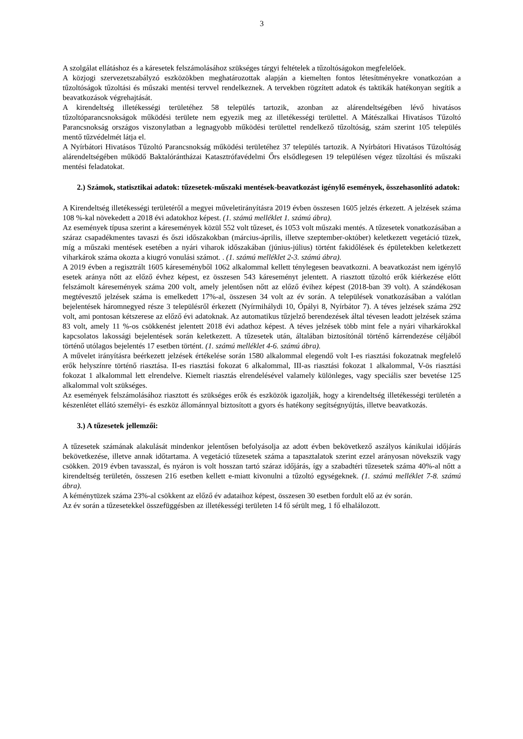3
A szolgálat ellátáshoz és a káresetek felszámolásához szükséges tárgyi feltételek a tűzoltóságokon megfelelőek.
A közjogi szervezetszabályzó eszközökben meghatározottak alapján a kiemelten fontos létesítményekre vonatkozóan a tűzoltóságok tűzoltási és műszaki mentési tervvel rendelkeznek. A tervekben rögzített adatok és taktikák hatékonyan segítik a beavatkozások végrehajtását.
A kirendeltség illetékességi területéhez 58 település tartozik, azonban az alárendeltségében lévő hivatásos tűzoltóparancsnokságok működési területe nem egyezik meg az illetékességi területtel. A Mátészalkai Hivatásos Tűzoltó Parancsnokság országos viszonylatban a legnagyobb működési területtel rendelkező tűzoltóság, szám szerint 105 település mentő tűzvédelmét látja el.
A Nyírbátori Hivatásos Tűzoltó Parancsnokság működési területéhez 37 település tartozik. A Nyírbátori Hivatásos Tűzoltóság alárendeltségében működő Baktalórántházai Katasztrófavédelmi Őrs elsődlegesen 19 településen végez tűzoltási és műszaki mentési feladatokat.
2.) Számok, statisztikai adatok: tűzesetek-műszaki mentések-beavatkozást igénylő események, összehasonlító adatok:
A Kirendeltség illetékességi területéről a megyei műveletirányításra 2019 évben összesen 1605 jelzés érkezett. A jelzések száma 108 %-kal növekedett a 2018 évi adatokhoz képest. (1. számú melléklet 1. számú ábra).
Az események típusa szerint a káresemények közül 552 volt tűzeset, és 1053 volt műszaki mentés. A tűzesetek vonatkozásában a száraz csapadékmentes tavaszi és őszi időszakokban (március-április, illetve szeptember-október) keletkezett vegetáció tüzek, míg a műszaki mentések esetében a nyári viharok időszakában (június-július) történt fakidőlések és épületekben keletkezett viharkárok száma okozta a kiugró vonulási számot. . (1. számú melléklet 2-3. számú ábra).
A 2019 évben a regisztrált 1605 káreseményből 1062 alkalommal kellett ténylegesen beavatkozni. A beavatkozást nem igénylő esetek aránya nőtt az előző évhez képest, ez összesen 543 káreseményt jelentett. A riasztott tűzoltó erők kiérkezése előtt felszámolt káresemények száma 200 volt, amely jelentősen nőtt az előző évihez képest (2018-ban 39 volt). A szándékosan megtévesztő jelzések száma is emelkedett 17%-al, összesen 34 volt az év során. A települések vonatkozásában a valótlan bejelentések háromnegyed része 3 településről érkezett (Nyírmihálydi 10, Ópályi 8, Nyírbátor 7). A téves jelzések száma 292 volt, ami pontosan kétszerese az előző évi adatoknak. Az automatikus tűzjelző berendezések által tévesen leadott jelzések száma 83 volt, amely 11 %-os csökkenést jelentett 2018 évi adathoz képest. A téves jelzések több mint fele a nyári viharkárokkal kapcsolatos lakossági bejelentések során keletkezett. A tűzesetek után, általában biztosítónál történő kárrendezése céljából történő utólagos bejelentés 17 esetben történt. (1. számú melléklet 4-6. számú ábra).
A művelet irányításra beérkezett jelzések értékelése során 1580 alkalommal elegendő volt I-es riasztási fokozatnak megfelelő erők helyszínre történő riasztása. II-es riasztási fokozat 6 alkalommal, III-as riasztási fokozat 1 alkalommal, V-ös riasztási fokozat 1 alkalommal lett elrendelve. Kiemelt riasztás elrendelésével valamely különleges, vagy speciális szer bevetése 125 alkalommal volt szükséges.
Az események felszámolásához riasztott és szükséges erők és eszközök igazolják, hogy a kirendeltség illetékességi területén a készenlétet ellátó személyi- és eszköz állománnyal biztosított a gyors és hatékony segítségnyújtás, illetve beavatkozás.
3.) A tűzesetek jellemzői:
A tűzesetek számának alakulását mindenkor jelentősen befolyásolja az adott évben bekövetkező aszályos kánikulai időjárás bekövetkezése, illetve annak időtartama. A vegetáció tűzesetek száma a tapasztalatok szerint ezzel arányosan növekszik vagy csökken. 2019 évben tavasszal, és nyáron is volt hosszan tartó száraz időjárás, így a szabadtéri tűzesetek száma 40%-al nőtt a kirendeltség területén, összesen 216 esetben kellett e-miatt kivonulni a tűzoltó egységeknek. (1. számú melléklet 7-8. számú ábra).
A kéménytüzek száma 23%-al csökkent az előző év adataihoz képest, összesen 30 esetben fordult elő az év során.
Az év során a tűzesetekkel összefüggésben az illetékességi területen 14 fő sérült meg, 1 fő elhalálozott.